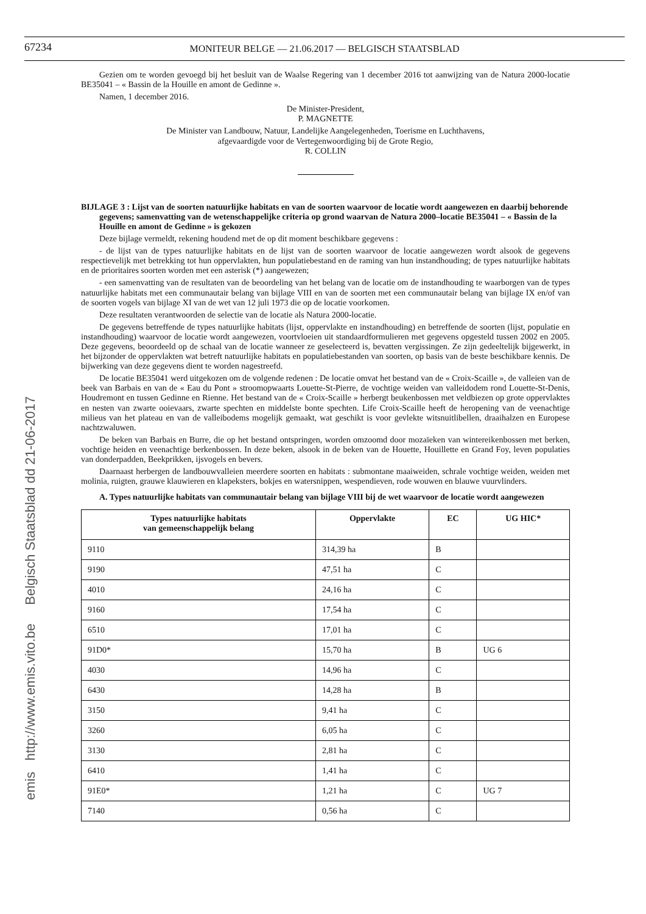emis http://www.emis.vito.be Belgisch Staatsblad dd 21-06-2017
67234
MONITEUR BELGE — 21.06.2017 — BELGISCH STAATSBLAD
Gezien om te worden gevoegd bij het besluit van de Waalse Regering van 1 december 2016 tot aanwijzing van de Natura 2000-locatie BE35041 – « Bassin de la Houille en amont de Gedinne ».
Namen, 1 december 2016.
De Minister-President,
P. MAGNETTE
De Minister van Landbouw, Natuur, Landelijke Aangelegenheden, Toerisme en Luchthavens,
afgevaardigde voor de Vertegenwoordiging bij de Grote Regio,
R. COLLIN
BIJLAGE 3 : Lijst van de soorten natuurlijke habitats en van de soorten waarvoor de locatie wordt aangewezen en daarbij behorende gegevens; samenvatting van de wetenschappelijke criteria op grond waarvan de Natura 2000–locatie BE35041 – « Bassin de la Houille en amont de Gedinne » is gekozen
Deze bijlage vermeldt, rekening houdend met de op dit moment beschikbare gegevens :
- de lijst van de types natuurlijke habitats en de lijst van de soorten waarvoor de locatie aangewezen wordt alsook de gegevens respectievelijk met betrekking tot hun oppervlakten, hun populatiebestand en de raming van hun instandhouding; de types natuurlijke habitats en de prioritaires soorten worden met een asterisk (*) aangewezen;
- een samenvatting van de resultaten van de beoordeling van het belang van de locatie om de instandhouding te waarborgen van de types natuurlijke habitats met een communautair belang van bijlage VIII en van de soorten met een communautair belang van bijlage IX en/of van de soorten vogels van bijlage XI van de wet van 12 juli 1973 die op de locatie voorkomen.
Deze resultaten verantwoorden de selectie van de locatie als Natura 2000-locatie.
De gegevens betreffende de types natuurlijke habitats (lijst, oppervlakte en instandhouding) en betreffende de soorten (lijst, populatie en instandhouding) waarvoor de locatie wordt aangewezen, voortvloeien uit standaardformulieren met gegevens opgesteld tussen 2002 en 2005. Deze gegevens, beoordeeld op de schaal van de locatie wanneer ze geselecteerd is, bevatten vergissingen. Ze zijn gedeeltelijk bijgewerkt, in het bijzonder de oppervlakten wat betreft natuurlijke habitats en populatiebestanden van soorten, op basis van de beste beschikbare kennis. De bijwerking van deze gegevens dient te worden nagestreefd.
De locatie BE35041 werd uitgekozen om de volgende redenen : De locatie omvat het bestand van de « Croix-Scaille », de valleien van de beek van Barbais en van de « Eau du Pont » stroomopwaarts Louette-St-Pierre, de vochtige weiden van valleidodem rond Louette-St-Denis, Houdremont en tussen Gedinne en Rienne. Het bestand van de « Croix-Scaille » herbergt beukenbossen met veldbiezen op grote oppervlaktes en nesten van zwarte ooievaars, zwarte spechten en middelste bonte spechten. Life Croix-Scaille heeft de heropening van de veenachtige milieus van het plateau en van de valleibodems mogelijk gemaakt, wat geschikt is voor gevlekte witsnuitlibellen, draaihalzen en Europese nachtzwaluwen.
De beken van Barbais en Burre, die op het bestand ontspringen, worden omzoomd door mozaïeken van wintereikenbossen met berken, vochtige heiden en veenachtige berkenbossen. In deze beken, alsook in de beken van de Houette, Houillette en Grand Foy, leven populaties van donderpadden, Beekprikken, ijsvogels en bevers.
Daarnaast herbergen de landbouwvalleien meerdere soorten en habitats : submontane maaiweiden, schrale vochtige weiden, weiden met molinia, ruigten, grauwe klauwieren en klapeksters, bokjes en watersnippen, wespendieven, rode wouwen en blauwe vuurvlinders.
A. Types natuurlijke habitats van communautair belang van bijlage VIII bij de wet waarvoor de locatie wordt aangewezen
| Types natuurlijke habitats van gemeenschappelijk belang | Oppervlakte | EC | UG HIC* |
| --- | --- | --- | --- |
| 9110 | 314,39 ha | B | |
| 9190 | 47,51 ha | C | |
| 4010 | 24,16 ha | C | |
| 9160 | 17,54 ha | C | |
| 6510 | 17,01 ha | C | |
| 91D0* | 15,70 ha | B | UG 6 |
| 4030 | 14,96 ha | C | |
| 6430 | 14,28 ha | B | |
| 3150 | 9,41 ha | C | |
| 3260 | 6,05 ha | C | |
| 3130 | 2,81 ha | C | |
| 6410 | 1,41 ha | C | |
| 91E0* | 1,21 ha | C | UG 7 |
| 7140 | 0,56 ha | C | |